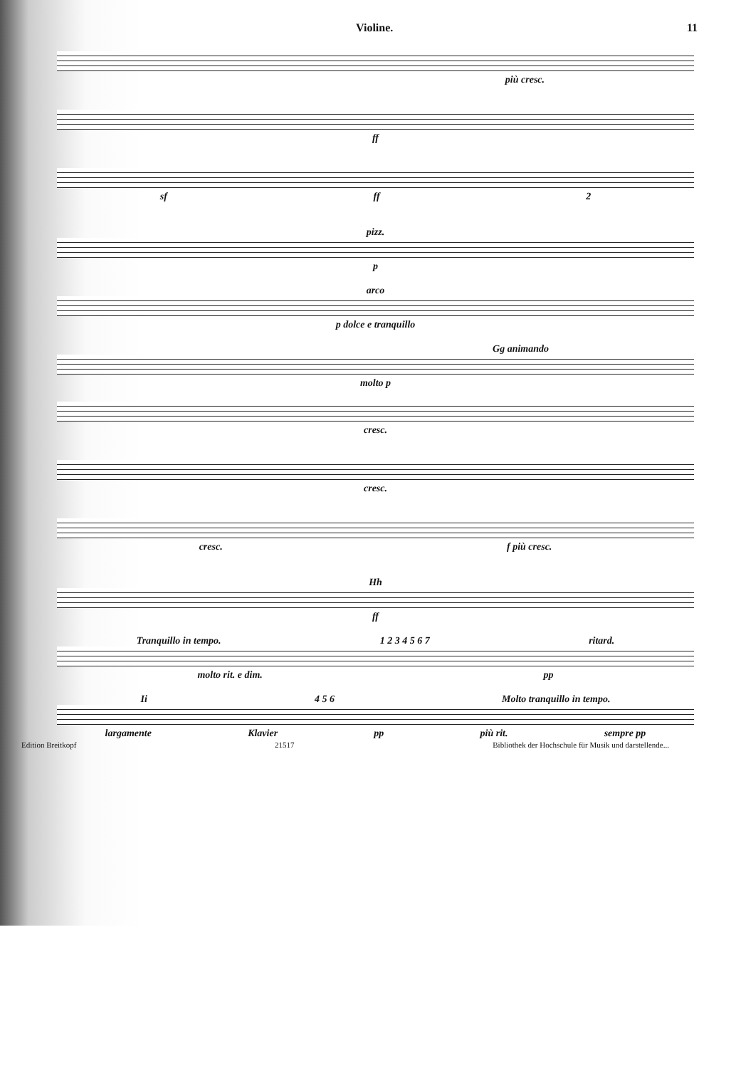Violine. 11
più cresc.
ff
sf ff 2
pizz.
p
arco
p dolce e tranquillo
Gg animando
molto p
cresc.
cresc.
cresc. f più cresc.
Hh
ff
Tranquillo in tempo. 1 2 3 4 5 6 7 ritard.
molto rit. e dim. pp
Ii 4 5 6 Molto tranquillo in tempo.
largamente Klavier pp più rit. sempre pp
Edition Breitkopf 21517 Bibliothek der Hochschule für Musik und darstellende...